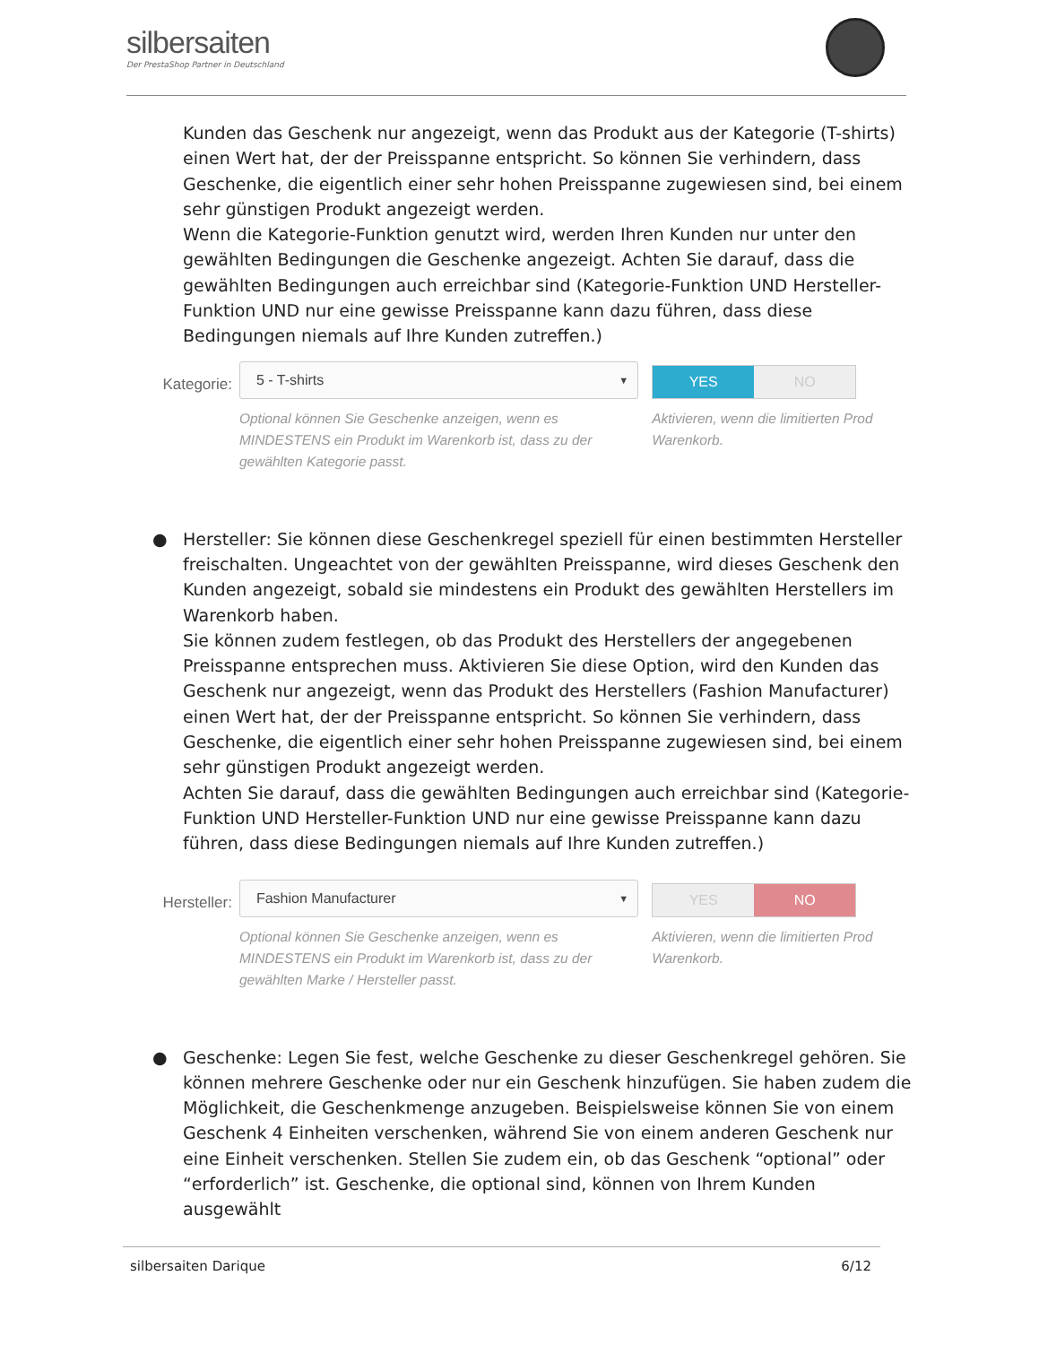silbersaiten
Der PrestaShop Partner in Deutschland
Kunden das Geschenk nur angezeigt, wenn das Produkt aus der Kategorie (T-shirts) einen Wert hat, der der Preisspanne entspricht. So können Sie verhindern, dass Geschenke, die eigentlich einer sehr hohen Preisspanne zugewiesen sind, bei einem sehr günstigen Produkt angezeigt werden.
Wenn die Kategorie-Funktion genutzt wird, werden Ihren Kunden nur unter den gewählten Bedingungen die Geschenke angezeigt. Achten Sie darauf, dass die gewählten Bedingungen auch erreichbar sind (Kategorie-Funktion UND Hersteller-Funktion UND nur eine gewisse Preisspanne kann dazu führen, dass diese Bedingungen niemals auf Ihre Kunden zutreffen.)
Kategorie:
5 - T-shirts ▼
Optional können Sie Geschenke anzeigen, wenn es MINDESTENS ein Produkt im Warenkorb ist, dass zu der gewählten Kategorie passt.
YES NO
Aktivieren, wenn die limitierten Prod Warenkorb.
● Hersteller: Sie können diese Geschenkregel speziell für einen bestimmten Hersteller freischalten. Ungeachtet von der gewählten Preisspanne, wird dieses Geschenk den Kunden angezeigt, sobald sie mindestens ein Produkt des gewählten Herstellers im Warenkorb haben.
Sie können zudem festlegen, ob das Produkt des Herstellers der angegebenen Preisspanne entsprechen muss. Aktivieren Sie diese Option, wird den Kunden das Geschenk nur angezeigt, wenn das Produkt des Herstellers (Fashion Manufacturer) einen Wert hat, der der Preisspanne entspricht. So können Sie verhindern, dass Geschenke, die eigentlich einer sehr hohen Preisspanne zugewiesen sind, bei einem sehr günstigen Produkt angezeigt werden.
Achten Sie darauf, dass die gewählten Bedingungen auch erreichbar sind (Kategorie-Funktion UND Hersteller-Funktion UND nur eine gewisse Preisspanne kann dazu führen, dass diese Bedingungen niemals auf Ihre Kunden zutreffen.)
Hersteller:
Fashion Manufacturer ▼
Optional können Sie Geschenke anzeigen, wenn es MINDESTENS ein Produkt im Warenkorb ist, dass zu der gewählten Marke / Hersteller passt.
YES NO
Aktivieren, wenn die limitierten Prod Warenkorb.
● Geschenke: Legen Sie fest, welche Geschenke zu dieser Geschenkregel gehören. Sie können mehrere Geschenke oder nur ein Geschenk hinzufügen. Sie haben zudem die Möglichkeit, die Geschenkmenge anzugeben. Beispielsweise können Sie von einem Geschenk 4 Einheiten verschenken, während Sie von einem anderen Geschenk nur eine Einheit verschenken. Stellen Sie zudem ein, ob das Geschenk “optional” oder “erforderlich” ist. Geschenke, die optional sind, können von Ihrem Kunden ausgewählt
silbersaiten Darique 6/12